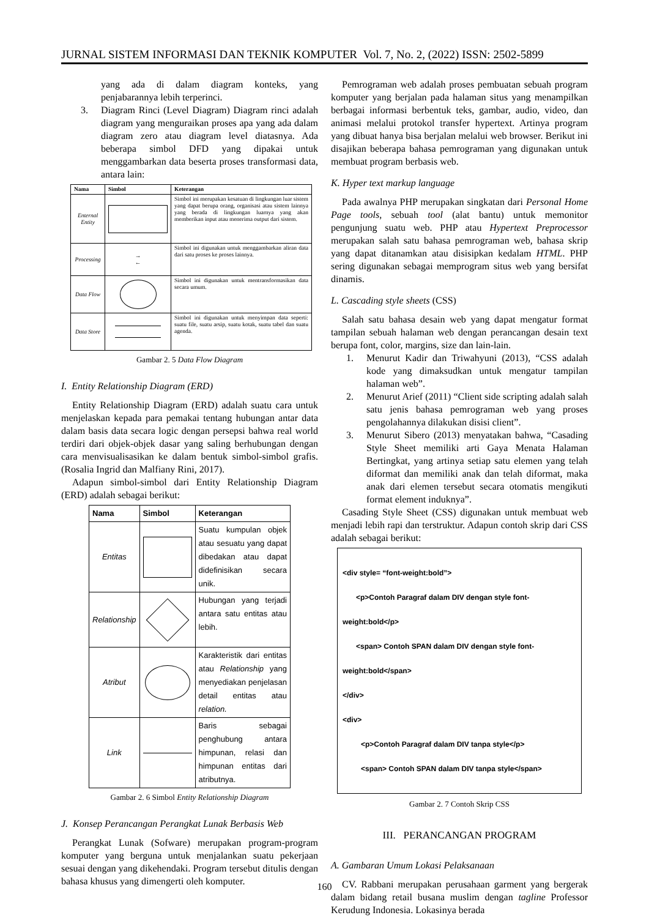JURNAL SISTEM INFORMASI DAN TEKNIK KOMPUTER Vol. 7, No. 2, (2022) ISSN: 2502-5899
yang ada di dalam diagram konteks, yang penjabarannya lebih terperinci.
3. Diagram Rinci (Level Diagram) Diagram rinci adalah diagram yang menguraikan proses apa yang ada dalam diagram zero atau diagram level diatasnya. Ada beberapa simbol DFD yang dipakai untuk menggambarkan data beserta proses transformasi data, antara lain:
| Nama | Simbol | Keterangan |
| --- | --- | --- |
| Enternal Entity | | Simbol ini merupakan kesatuan di lingkungan luar sistem yang dapat berupa orang, organisasi atau sistem lainnya yang berada di lingkungan luarnya yang akan memberikan input atau menerima output dari sistem. |
| Processing | → ← | Simbol ini digunakan untuk menggambarkan aliran data dari satu proses ke proses lainnya. |
| Data Flow | | Simbol ini digunakan untuk mentransformasikan data secara umum. |
| Data Store | | Simbol ini digunakan untuk menyimpan data seperti: suatu file, suatu arsip, suatu kotak, suatu tabel dan suatu agenda. |
Gambar 2. 5 Data Flow Diagram
I. Entity Relationship Diagram (ERD)
Entity Relationship Diagram (ERD) adalah suatu cara untuk menjelaskan kepada para pemakai tentang hubungan antar data dalam basis data secara logic dengan persepsi bahwa real world terdiri dari objek-objek dasar yang saling berhubungan dengan cara menvisualisasikan ke dalam bentuk simbol-simbol grafis. (Rosalia Ingrid dan Malfiany Rini, 2017).
Adapun simbol-simbol dari Entity Relationship Diagram (ERD) adalah sebagai berikut:
| Nama | Simbol | Keterangan |
| --- | --- | --- |
| Entitas | | Suatu kumpulan objek atau sesuatu yang dapat dibedakan atau dapat didefinisikan secara unik. |
| Relationship | | Hubungan yang terjadi antara satu entitas atau lebih. |
| Atribut | | Karakteristik dari entitas atau Relationship yang menyediakan penjelasan detail entitas atau relation. |
| Link | | Baris sebagai penghubung antara himpunan, relasi dan himpunan entitas dari atributnya. |
Gambar 2. 6 Simbol Entity Relationship Diagram
J. Konsep Perancangan Perangkat Lunak Berbasis Web
Perangkat Lunak (Sofware) merupakan program-program komputer yang berguna untuk menjalankan suatu pekerjaan sesuai dengan yang dikehendaki. Program tersebut ditulis dengan bahasa khusus yang dimengerti oleh komputer.
Pemrograman web adalah proses pembuatan sebuah program komputer yang berjalan pada halaman situs yang menampilkan berbagai informasi berbentuk teks, gambar, audio, video, dan animasi melalui protokol transfer hypertext. Artinya program yang dibuat hanya bisa berjalan melalui web browser. Berikut ini disajikan beberapa bahasa pemrograman yang digunakan untuk membuat program berbasis web.
K. Hyper text markup language
Pada awalnya PHP merupakan singkatan dari Personal Home Page tools, sebuah tool (alat bantu) untuk memonitor pengunjung suatu web. PHP atau Hypertext Preprocessor merupakan salah satu bahasa pemrograman web, bahasa skrip yang dapat ditanamkan atau disisipkan kedalam HTML. PHP sering digunakan sebagai memprogram situs web yang bersifat dinamis.
L. Cascading style sheets (CSS)
Salah satu bahasa desain web yang dapat mengatur format tampilan sebuah halaman web dengan perancangan desain text berupa font, color, margins, size dan lain-lain.
1. Menurut Kadir dan Triwahyuni (2013), “CSS adalah kode yang dimaksudkan untuk mengatur tampilan halaman web”.
2. Menurut Arief (2011) “Client side scripting adalah salah satu jenis bahasa pemrograman web yang proses pengolahannya dilakukan disisi client”.
3. Menurut Sibero (2013) menyatakan bahwa, “Casading Style Sheet memiliki arti Gaya Menata Halaman Bertingkat, yang artinya setiap satu elemen yang telah diformat dan memiliki anak dan telah diformat, maka anak dari elemen tersebut secara otomatis mengikuti format element induknya”.
Casading Style Sheet (CSS) digunakan untuk membuat web menjadi lebih rapi dan terstruktur. Adapun contoh skrip dari CSS adalah sebagai berikut:
<div style= “font-weight:bold”>
<p>Contoh Paragraf dalam DIV dengan style font-weight:bold</p>
<span> Contoh SPAN dalam DIV dengan style font-weight:bold</span>
</div>
<div>
<p>Contoh Paragraf dalam DIV tanpa style</p>
<span> Contoh SPAN dalam DIV tanpa style</span>
Gambar 2. 7 Contoh Skrip CSS
III. PERANCANGAN PROGRAM
A. Gambaran Umum Lokasi Pelaksanaan
CV. Rabbani merupakan perusahaan garment yang bergerak dalam bidang retail busana muslim dengan tagline Professor Kerudung Indonesia. Lokasinya berada
160